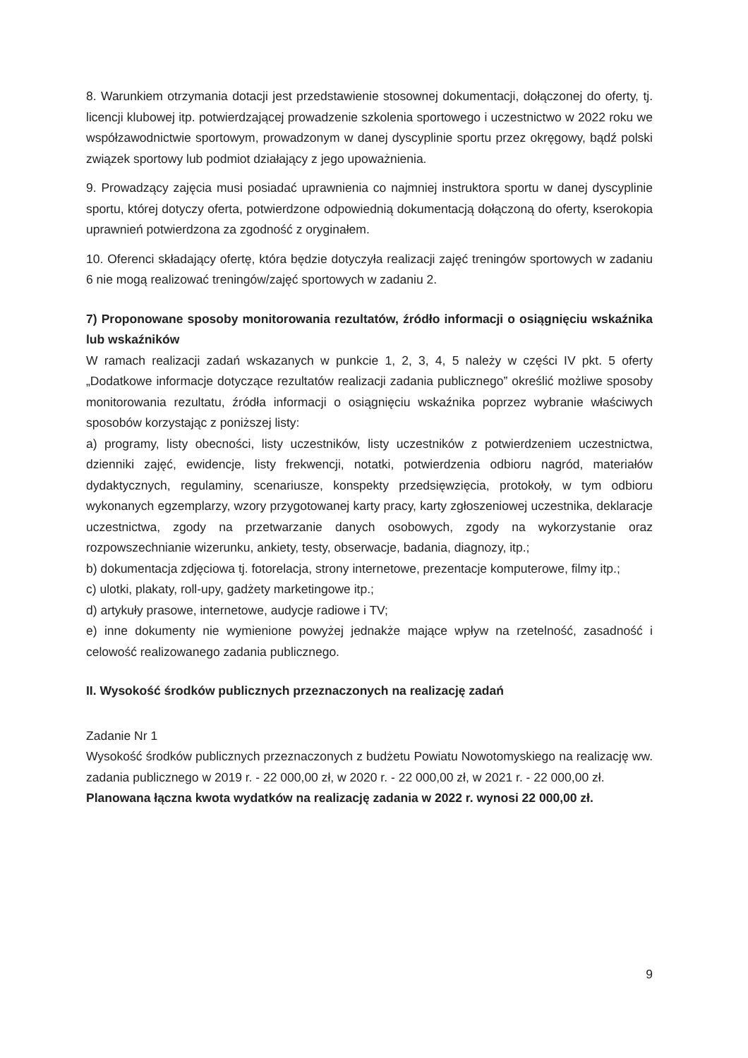8. Warunkiem otrzymania dotacji jest przedstawienie stosownej dokumentacji, dołączonej do oferty, tj. licencji klubowej itp. potwierdzającej prowadzenie szkolenia sportowego i uczestnictwo w 2022 roku we współzawodnictwie sportowym, prowadzonym w danej dyscyplinie sportu przez okręgowy, bądź polski związek sportowy lub podmiot działający z jego upoważnienia.
9. Prowadzący zajęcia musi posiadać uprawnienia co najmniej instruktora sportu w danej dyscyplinie sportu, której dotyczy oferta, potwierdzone odpowiednią dokumentacją dołączoną do oferty, kserokopia uprawnień potwierdzona za zgodność z oryginałem.
10. Oferenci składający ofertę, która będzie dotyczyła realizacji zajęć treningów sportowych w zadaniu 6 nie mogą realizować treningów/zajęć sportowych w zadaniu 2.
7) Proponowane sposoby monitorowania rezultatów, źródło informacji o osiągnięciu wskaźnika lub wskaźników
W ramach realizacji zadań wskazanych w punkcie 1, 2, 3, 4, 5 należy w części IV pkt. 5 oferty „Dodatkowe informacje dotyczące rezultatów realizacji zadania publicznego” określić możliwe sposoby monitorowania rezultatu, źródła informacji o osiągnięciu wskaźnika poprzez wybranie właściwych sposobów korzystając z poniższej listy:
a) programy, listy obecności, listy uczestników, listy uczestników z potwierdzeniem uczestnictwa, dzienniki zajęć, ewidencje, listy frekwencji, notatki, potwierdzenia odbioru nagród, materiałów dydaktycznych, regulaminy, scenariusze, konspekty przedsięwzięcia, protokoły, w tym odbioru wykonanych egzemplarzy, wzory przygotowanej karty pracy, karty zgłoszeniowej uczestnika, deklaracje uczestnictwa, zgody na przetwarzanie danych osobowych, zgody na wykorzystanie oraz rozpowszechnianie wizerunku, ankiety, testy, obserwacje, badania, diagnozy, itp.;
b) dokumentacja zdjęciowa tj. fotorelacja, strony internetowe, prezentacje komputerowe, filmy itp.;
c) ulotki, plakaty, roll-upy, gadżety marketingowe itp.;
d) artykuły prasowe, internetowe, audycje radiowe i TV;
e) inne dokumenty nie wymienione powyżej jednakże mające wpływ na rzetelność, zasadność i celowość realizowanego zadania publicznego.
II. Wysokość środków publicznych przeznaczonych na realizację zadań
Zadanie Nr 1
Wysokość środków publicznych przeznaczonych z budżetu Powiatu Nowotomyskiego na realizację ww. zadania publicznego w 2019 r. - 22 000,00 zł, w 2020 r. - 22 000,00 zł, w 2021 r. - 22 000,00 zł.
Planowana łączna kwota wydatków na realizację zadania w 2022 r. wynosi 22 000,00 zł.
9